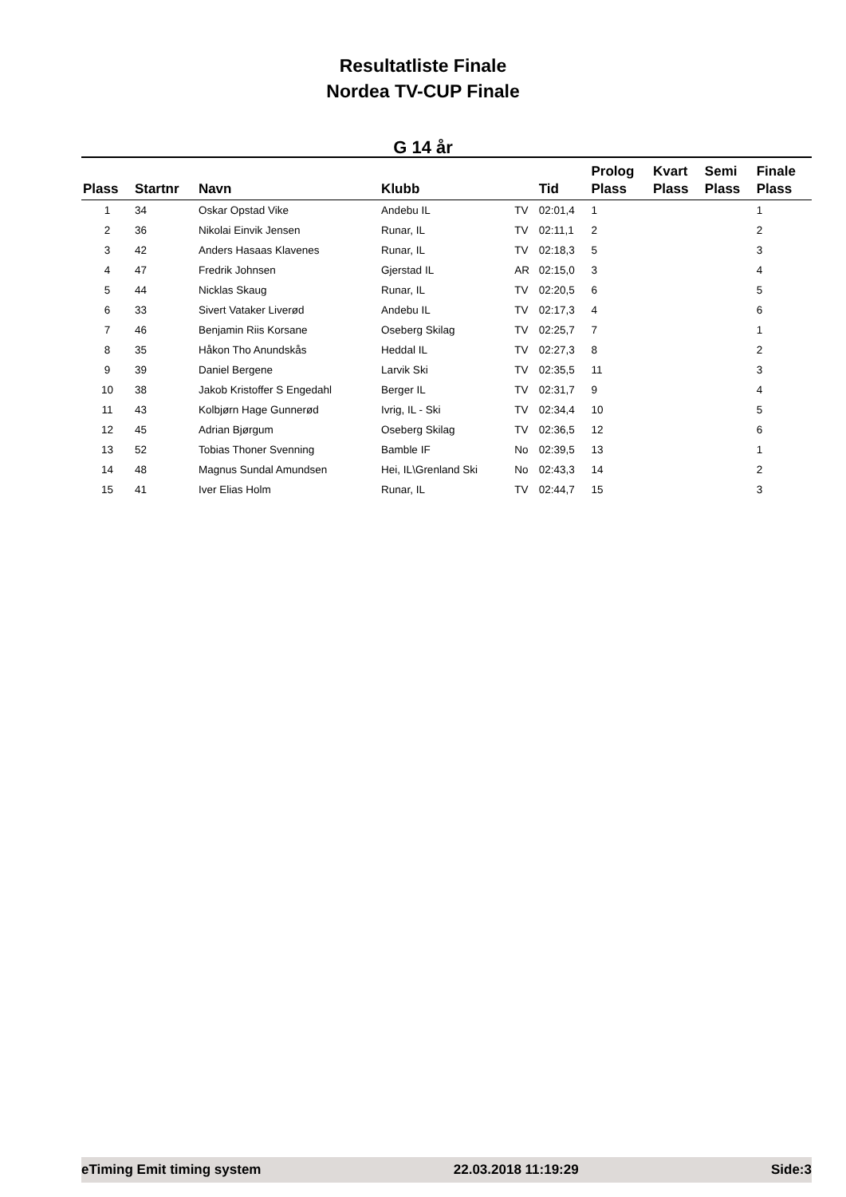Resultatliste Finale
Nordea TV-CUP Finale
G 14 år
| Plass | Startnr | Navn | Klubb | | Tid | Prolog Plass | Kvart Plass | Semi Plass | Finale Plass |
| --- | --- | --- | --- | --- | --- | --- | --- | --- | --- |
| 1 | 34 | Oskar Opstad Vike | Andebu IL | TV | 02:01,4 | 1 | | | 1 |
| 2 | 36 | Nikolai Einvik Jensen | Runar, IL | TV | 02:11,1 | 2 | | | 2 |
| 3 | 42 | Anders Hasaas Klavenes | Runar, IL | TV | 02:18,3 | 5 | | | 3 |
| 4 | 47 | Fredrik Johnsen | Gjerstad IL | AR | 02:15,0 | 3 | | | 4 |
| 5 | 44 | Nicklas Skaug | Runar, IL | TV | 02:20,5 | 6 | | | 5 |
| 6 | 33 | Sivert Vataker Liverød | Andebu IL | TV | 02:17,3 | 4 | | | 6 |
| 7 | 46 | Benjamin Riis Korsane | Oseberg Skilag | TV | 02:25,7 | 7 | | | 1 |
| 8 | 35 | Håkon Tho Anundskås | Heddal IL | TV | 02:27,3 | 8 | | | 2 |
| 9 | 39 | Daniel Bergene | Larvik Ski | TV | 02:35,5 | 11 | | | 3 |
| 10 | 38 | Jakob Kristoffer S Engedahl | Berger IL | TV | 02:31,7 | 9 | | | 4 |
| 11 | 43 | Kolbjørn Hage Gunnerød | Ivrig, IL - Ski | TV | 02:34,4 | 10 | | | 5 |
| 12 | 45 | Adrian Bjørgum | Oseberg Skilag | TV | 02:36,5 | 12 | | | 6 |
| 13 | 52 | Tobias Thoner Svenning | Bamble IF | No | 02:39,5 | 13 | | | 1 |
| 14 | 48 | Magnus Sundal Amundsen | Hei, IL\Grenland Ski | No | 02:43,3 | 14 | | | 2 |
| 15 | 41 | Iver Elias Holm | Runar, IL | TV | 02:44,7 | 15 | | | 3 |
eTiming Emit timing system 22.03.2018 11:19:29 Side:3